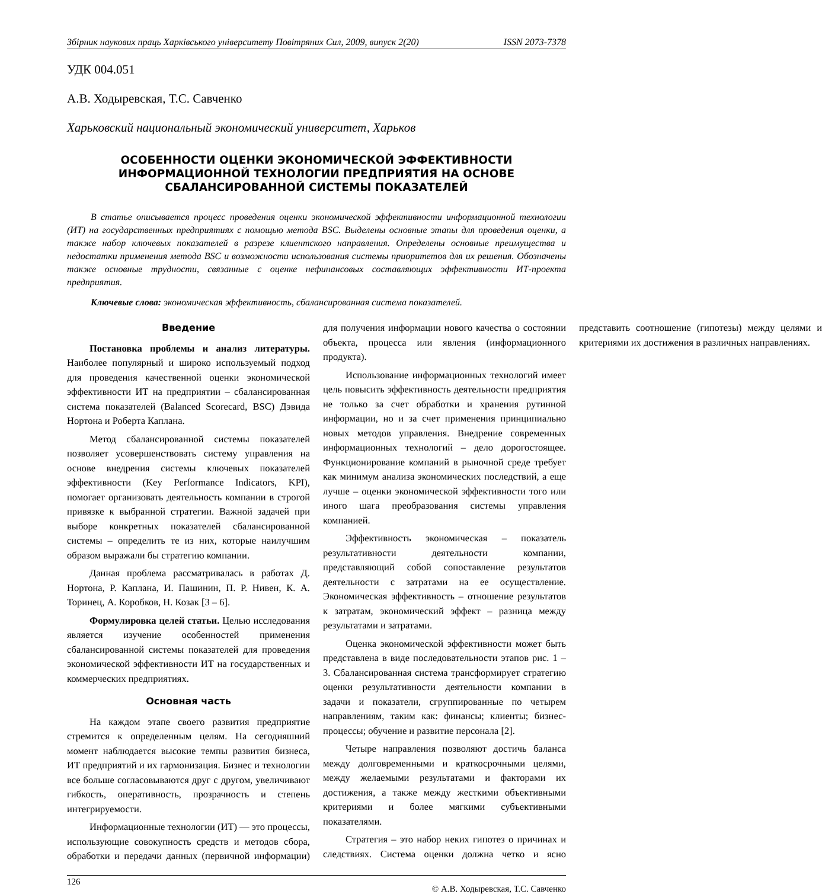Збірник наукових праць Харківського університету Повітряних Сил, 2009, випуск 2(20) ISSN 2073-7378
УДК 004.051
А.В. Ходыревская, Т.С. Савченко
Харьковский национальный экономический университет, Харьков
ОСОБЕННОСТИ ОЦЕНКИ ЭКОНОМИЧЕСКОЙ ЭФФЕКТИВНОСТИ
ИНФОРМАЦИОННОЙ ТЕХНОЛОГИИ ПРЕДПРИЯТИЯ НА ОСНОВЕ
СБАЛАНСИРОВАННОЙ СИСТЕМЫ ПОКАЗАТЕЛЕЙ
В статье описывается процесс проведения оценки экономической эффективности информационной технологии (ИТ) на государственных предприятиях с помощью метода BSC. Выделены основные этапы для проведения оценки, а также набор ключевых показателей в разрезе клиентского направления. Определены основные преимущества и недостатки применения метода BSC и возможности использования системы приоритетов для их решения. Обозначены также основные трудности, связанные с оценке нефинансовых составляющих эффективности ИТ-проекта предприятия.
Ключевые слова: экономическая эффективность, сбалансированная система показателей.
Введение
Постановка проблемы и анализ литературы. Наиболее популярный и широко используемый подход для проведения качественной оценки экономической эффективности ИТ на предприятии – сбалансированная система показателей (Balanced Scorecard, BSC) Дэвида Нортона и Роберта Каплана.
Метод сбалансированной системы показателей позволяет усовершенствовать систему управления на основе внедрения системы ключевых показателей эффективности (Key Performance Indicators, KPI), помогает организовать деятельность компании в строгой привязке к выбранной стратегии. Важной задачей при выборе конкретных показателей сбалансированной системы – определить те из них, которые наилучшим образом выражали бы стратегию компании.
Данная проблема рассматривалась в работах Д. Нортона, Р. Каплана, И. Пашинин, П. Р. Нивен, К. А. Торинец, А. Коробков, Н. Козак [3 – 6].
Формулировка целей статьи. Целью исследования является изучение особенностей применения сбалансированной системы показателей для проведения экономической эффективности ИТ на государственных и коммерческих предприятиях.
Основная часть
На каждом этапе своего развития предприятие стремится к определенным целям. На сегодняшний момент наблюдается высокие темпы развития бизнеса, ИТ предприятий и их гармонизация. Бизнес и технологии все больше согласовываются друг с другом, увеличивают гибкость, оперативность, прозрачность и степень интегрируемости.
Информационные технологии (ИТ) — это процессы, использующие совокупность средств и методов сбора, обработки и передачи данных (первичной информации) для получения информации нового качества о состоянии объекта, процесса или явления (информационного продукта).
Использование информационных технологий имеет цель повысить эффективность деятельности предприятия не только за счет обработки и хранения рутинной информации, но и за счет применения принципиально новых методов управления. Внедрение современных информационных технологий – дело дорогостоящее. Функционирование компаний в рыночной среде требует как минимум анализа экономических последствий, а еще лучше – оценки экономической эффективности того или иного шага преобразования системы управления компанией.
Эффективность экономическая – показатель результативности деятельности компании, представляющий собой сопоставление результатов деятельности с затратами на ее осуществление. Экономическая эффективность – отношение результатов к затратам, экономический эффект – разница между результатами и затратами.
Оценка экономической эффективности может быть представлена в виде последовательности этапов рис. 1 – 3. Сбалансированная система трансформирует стратегию оценки результативности деятельности компании в задачи и показатели, сгруппированные по четырем направлениям, таким как: финансы; клиенты; бизнес-процессы; обучение и развитие персонала [2].
Четыре направления позволяют достичь баланса между долговременными и краткосрочными целями, между желаемыми результатами и факторами их достижения, а также между жесткими объективными критериями и более мягкими субъективными показателями.
Стратегия – это набор неких гипотез о причинах и следствиях. Система оценки должна четко и ясно представить соотношение (гипотезы) между целями и критериями их достижения в различных направлениях.
126 © А.В. Ходыревская, Т.С. Савченко